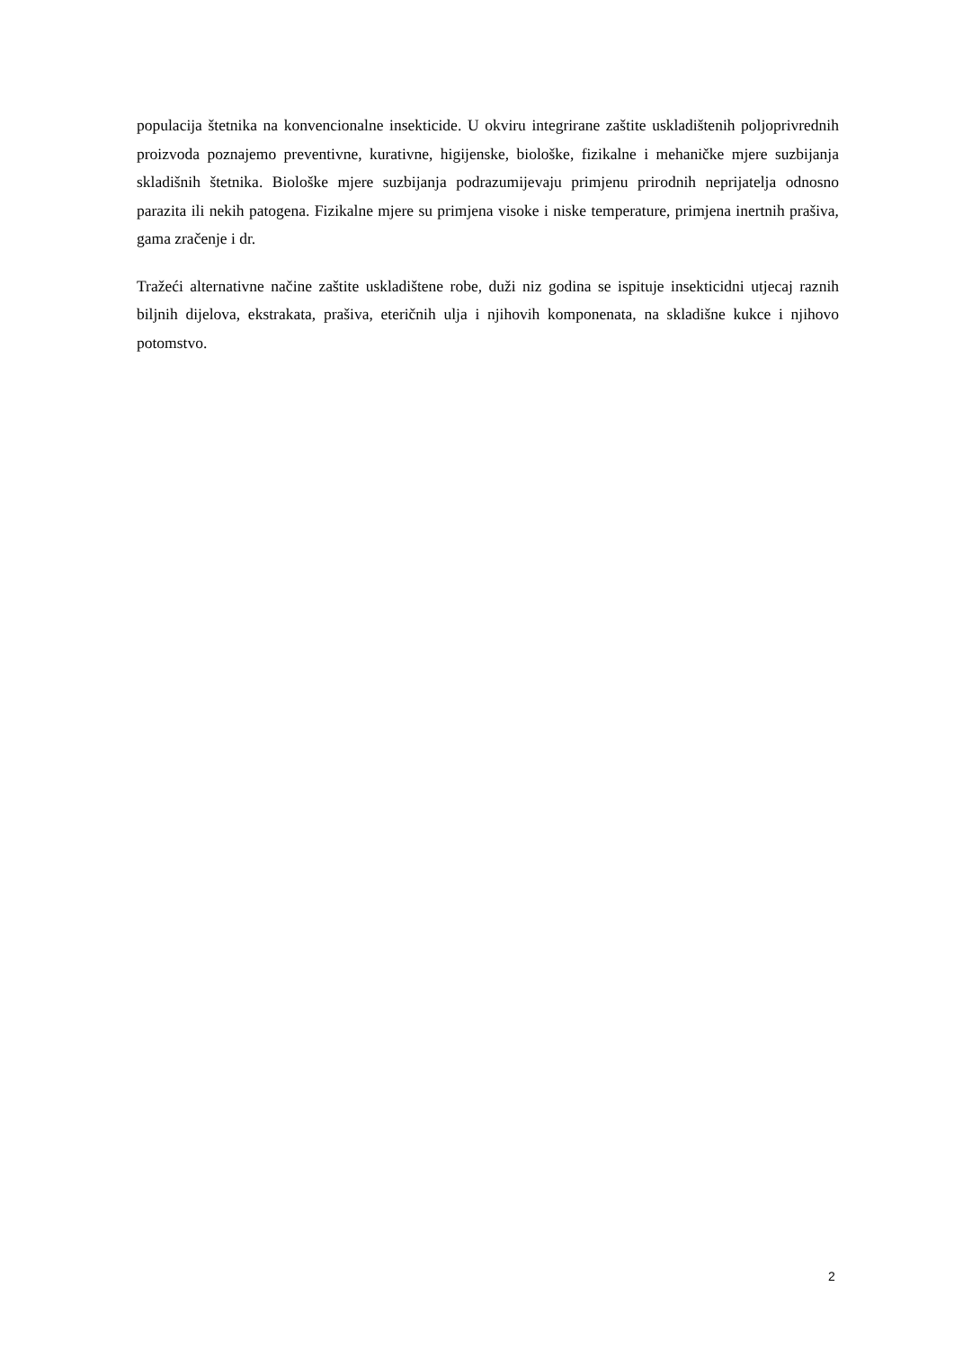populacija štetnika na konvencionalne insekticide. U okviru integrirane zaštite uskladištenih poljoprivrednih proizvoda poznajemo preventivne, kurativne, higijenske, biološke, fizikalne i mehaničke mjere suzbijanja skladišnih štetnika. Biološke mjere suzbijanja podrazumijevaju primjenu prirodnih neprijatelja odnosno parazita ili nekih patogena. Fizikalne mjere su primjena visoke i niske temperature, primjena inertnih prašiva, gama zračenje i dr.
Tražeći alternativne načine zaštite uskladištene robe, duži niz godina se ispituje insekticidni utjecaj raznih biljnih dijelova, ekstrakata, prašiva, eteričnih ulja i njihovih komponenata, na skladišne kukce i njihovo potomstvo.
2